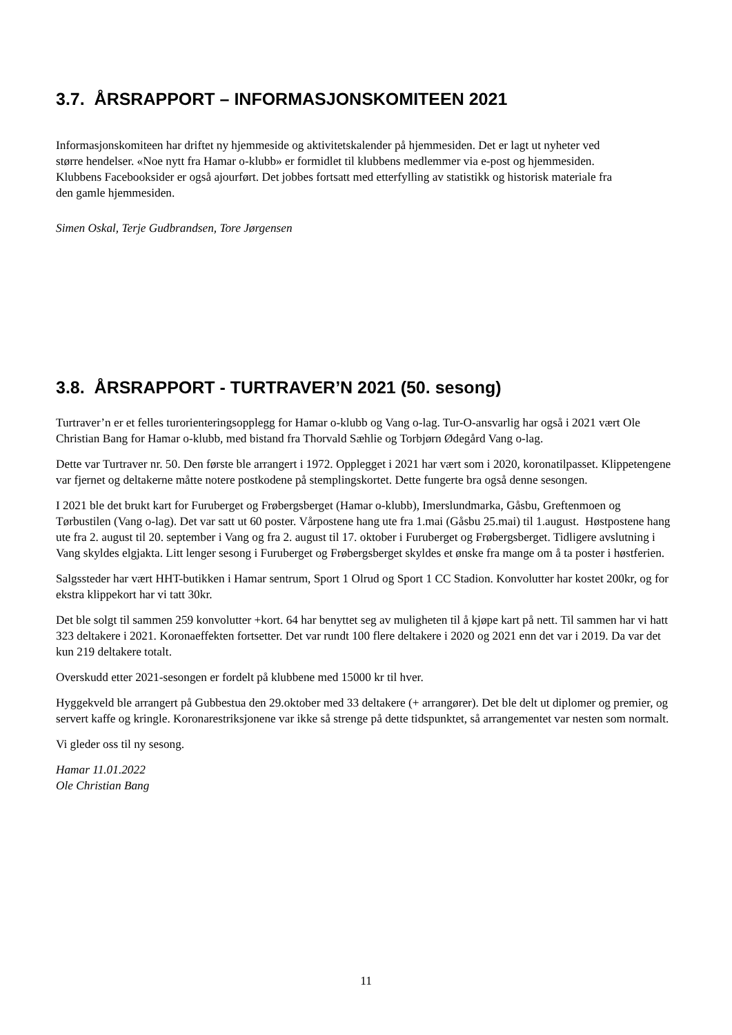3.7. ÅRSRAPPORT – INFORMASJONSKOMITEEN 2021
Informasjonskomiteen har driftet ny hjemmeside og aktivitetskalender på hjemmesiden. Det er lagt ut nyheter ved større hendelser. «Noe nytt fra Hamar o-klubb» er formidlet til klubbens medlemmer via e-post og hjemmesiden. Klubbens Facebooksider er også ajourført. Det jobbes fortsatt med etterfylling av statistikk og historisk materiale fra den gamle hjemmesiden.
Simen Oskal, Terje Gudbrandsen, Tore Jørgensen
3.8. ÅRSRAPPORT - TURTRAVER’N 2021 (50. sesong)
Turtraver’n er et felles turorienteringsopplegg for Hamar o-klubb og Vang o-lag. Tur-O-ansvarlig har også i 2021 vært Ole Christian Bang for Hamar o-klubb, med bistand fra Thorvald Sæhlie og Torbjørn Ødegård Vang o-lag.
Dette var Turtraver nr. 50. Den første ble arrangert i 1972. Opplegget i 2021 har vært som i 2020, koronatilpasset. Klippetengene var fjernet og deltakerne måtte notere postkodene på stemplingskortet. Dette fungerte bra også denne sesongen.
I 2021 ble det brukt kart for Furuberget og Frøbergsberget (Hamar o-klubb), Imerslundmarka, Gåsbu, Greftenmoen og Tørbustilen (Vang o-lag). Det var satt ut 60 poster. Vårpostene hang ute fra 1.mai (Gåsbu 25.mai) til 1.august. Høstpostene hang ute fra 2. august til 20. september i Vang og fra 2. august til 17. oktober i Furuberget og Frøbergsberget. Tidligere avslutning i Vang skyldes elgjakta. Litt lenger sesong i Furuberget og Frøbergsberget skyldes et ønske fra mange om å ta poster i høstferien.
Salgssteder har vært HHT-butikken i Hamar sentrum, Sport 1 Olrud og Sport 1 CC Stadion. Konvolutter har kostet 200kr, og for ekstra klippekort har vi tatt 30kr.
Det ble solgt til sammen 259 konvolutter +kort. 64 har benyttet seg av muligheten til å kjøpe kart på nett. Til sammen har vi hatt 323 deltakere i 2021. Koronaeffekten fortsetter. Det var rundt 100 flere deltakere i 2020 og 2021 enn det var i 2019. Da var det kun 219 deltakere totalt.
Overskudd etter 2021-sesongen er fordelt på klubbene med 15000 kr til hver.
Hyggekveld ble arrangert på Gubbestua den 29.oktober med 33 deltakere (+ arrangører). Det ble delt ut diplomer og premier, og servert kaffe og kringle. Koronarestriksjonene var ikke så strenge på dette tidspunktet, så arrangementet var nesten som normalt.
Vi gleder oss til ny sesong.
Hamar 11.01.2022
Ole Christian Bang
11